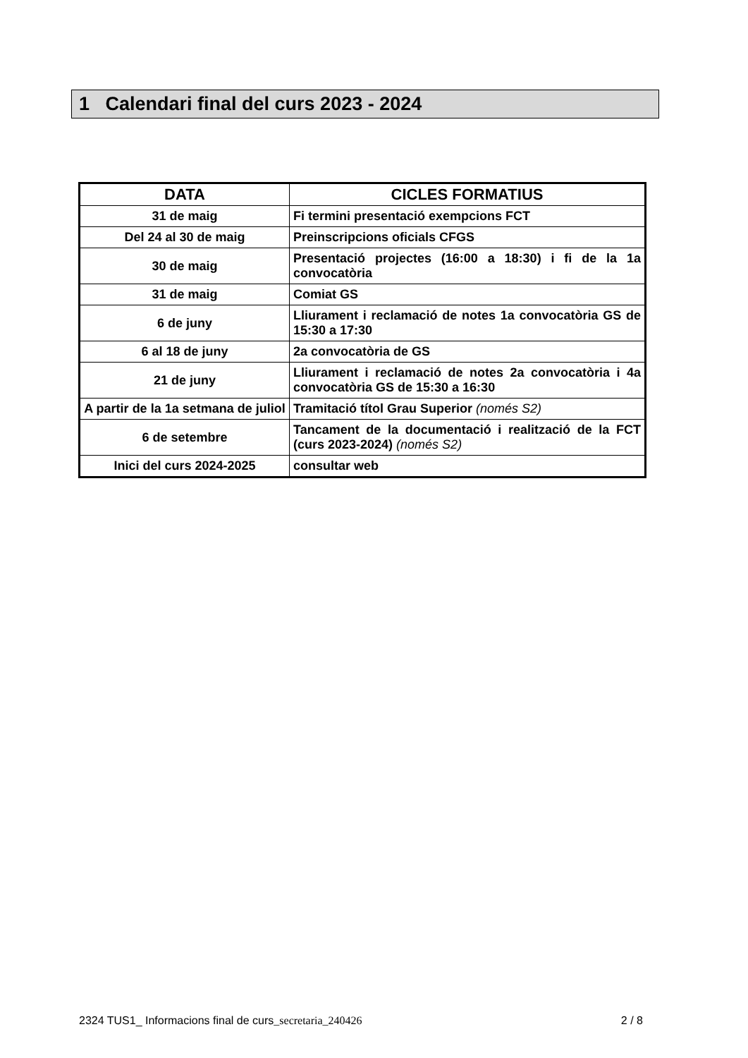1 Calendari final del curs 2023 - 2024
| DATA | CICLES FORMATIUS |
| --- | --- |
| 31 de maig | Fi termini presentació exempcions FCT |
| Del 24 al 30 de maig | Preinscripcions oficials CFGS |
| 30 de maig | Presentació projectes (16:00 a 18:30) i fi de la 1a convocatòria |
| 31 de maig | Comiat GS |
| 6 de juny | Lliurament i reclamació de notes 1a convocatòria GS de 15:30 a 17:30 |
| 6 al 18 de juny | 2a convocatòria de GS |
| 21 de juny | Lliurament i reclamació de notes 2a convocatòria i 4a convocatòria GS de 15:30 a 16:30 |
| A partir de la 1a setmana de juliol | Tramitació títol Grau Superior (només S2) |
| 6 de setembre | Tancament de la documentació i realització de la FCT (curs 2023-2024) (només S2) |
| Inici del curs 2024-2025 | consultar web |
2324 TUS1_ Informacions final de curs_secretaria_240426 2 / 8